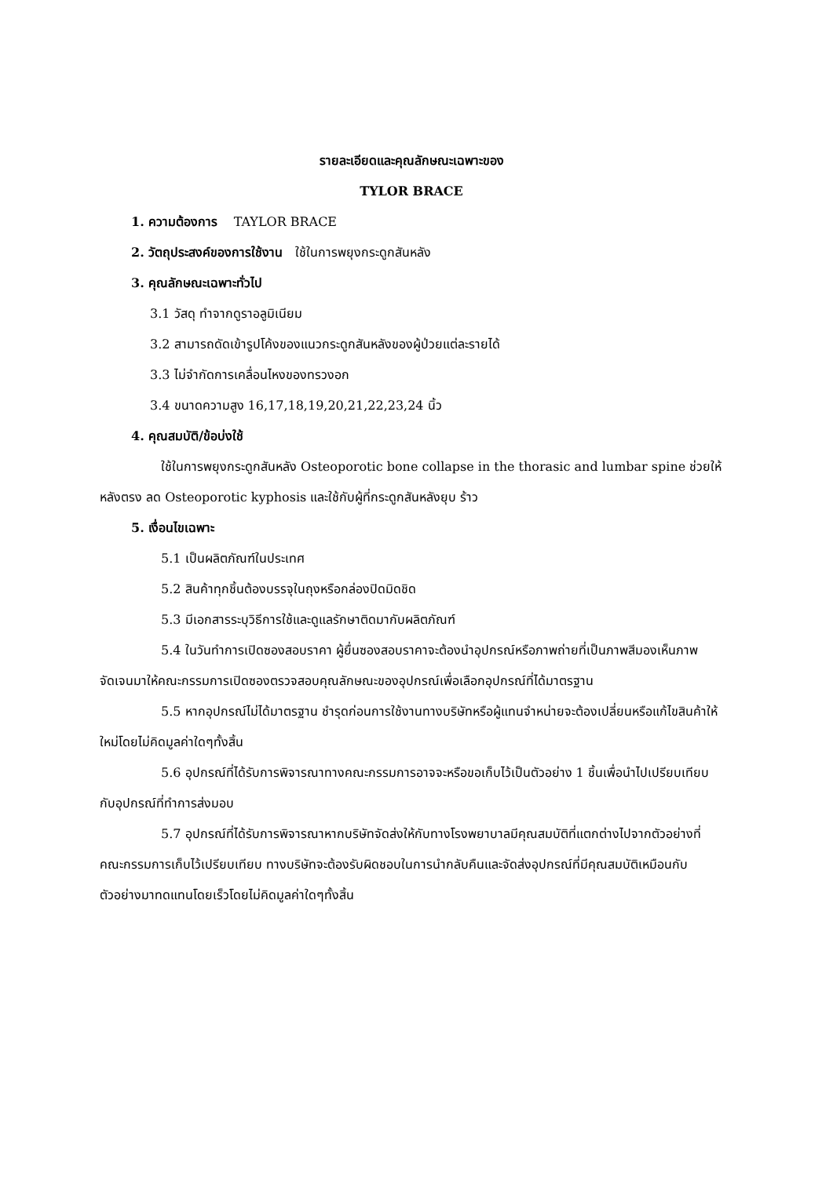รายละเอียดและคุณลักษณะเฉพาะของ
TYLOR BRACE
1. ความต้องการ TAYLOR BRACE
2. วัตถุประสงค์ของการใช้งาน ใช้ในการพยุงกระดูกสันหลัง
3. คุณลักษณะเฉพาะทั่วไป
3.1 วัสดุ ทำจากดูราอลูมิเนียม
3.2 สามารถดัดเข้ารูปโค้งของแนวกระดูกสันหลังของผู้ป่วยแต่ละรายได้
3.3 ไม่จำกัดการเคลื่อนไหงของทรวงอก
3.4 ขนาดความสูง 16,17,18,19,20,21,22,23,24 นิ้ว
4. คุณสมบัติ/ข้อบ่งใช้
ใช้ในการพยุงกระดูกสันหลัง Osteoporotic bone collapse in the thorasic and lumbar spine ช่วยให้หลังตรง ลด Osteoporotic kyphosis และใช้กับผู้ที่กระดูกสันหลังยุบ ร้าว
5. เงื่อนไขเฉพาะ
5.1 เป็นผลิตภัณฑ์ในประเทศ
5.2 สินค้าทุกชิ้นต้องบรรจุในถุงหรือกล่องปิดมิดชิด
5.3 มีเอกสารระบุวิธีการใช้และดูแลรักษาติดมากับผลิตภัณฑ์
5.4 ในวันทำการเปิดซองสอบราคา ผู้ยื่นซองสอบราคาจะต้องนำอุปกรณ์หรือภาพถ่ายที่เป็นภาพสีมองเห็นภาพจัดเจนมาให้คณะกรรมการเปิดซองตรวจสอบคุณลักษณะของอุปกรณ์เพื่อเลือกอุปกรณ์ที่ได้มาตรฐาน
5.5 หากอุปกรณ์ไม่ได้มาตรฐาน ชำรุดก่อนการใช้งานทางบริษัทหรือผู้แทนจำหน่ายจะต้องเปลี่ยนหรือแก้ไขสินค้าให้ใหม่โดยไม่คิดมูลค่าใดๆทั้งสิ้น
5.6 อุปกรณ์ที่ได้รับการพิจารณาทางคณะกรรมการอาจจะหรือขอเก็บไว้เป็นตัวอย่าง 1 ชิ้นเพื่อนำไปเปรียบเทียบกับอุปกรณ์ที่ทำการส่งมอบ
5.7 อุปกรณ์ที่ได้รับการพิจารณาหากบริษัทจัดส่งให้กับทางโรงพยาบาลมีคุณสมบัติที่แตกต่างไปจากตัวอย่างที่คณะกรรมการเก็บไว้เปรียบเทียบ ทางบริษัทจะต้องรับผิดชอบในการนำกลับคืนและจัดส่งอุปกรณ์ที่มีคุณสมบัติเหมือนกับตัวอย่างมาทดแทนโดยเร็วโดยไม่คิดมูลค่าใดๆทั้งสิ้น